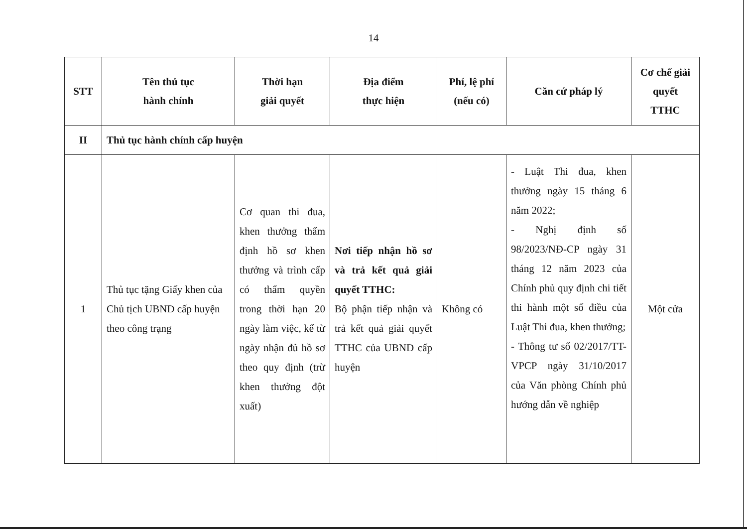14
| STT | Tên thủ tục hành chính | Thời hạn giải quyết | Địa điểm thực hiện | Phí, lệ phí (nếu có) | Căn cứ pháp lý | Cơ chế giải quyết TTHC |
| --- | --- | --- | --- | --- | --- | --- |
| II | Thủ tục hành chính cấp huyện | | | | | |
| 1 | Thủ tục tặng Giấy khen của Chủ tịch UBND cấp huyện theo công trạng | Cơ quan thi đua, khen thưởng thẩm định hồ sơ khen thưởng và trình cấp có thẩm quyền trong thời hạn 20 ngày làm việc, kể từ ngày nhận đủ hồ sơ theo quy định (trừ khen thưởng đột xuất) | Nơi tiếp nhận hồ sơ và trả kết quả giải quyết TTHC: Bộ phận tiếp nhận và trả kết quả giải quyết TTHC của UBND cấp huyện | Không có | - Luật Thi đua, khen thưởng ngày 15 tháng 6 năm 2022; - Nghị định số 98/2023/NĐ-CP ngày 31 tháng 12 năm 2023 của Chính phủ quy định chi tiết thi hành một số điều của Luật Thi đua, khen thưởng; - Thông tư số 02/2017/TT-VPCP ngày 31/10/2017 của Văn phòng Chính phủ hướng dẫn về nghiệp | Một cửa |